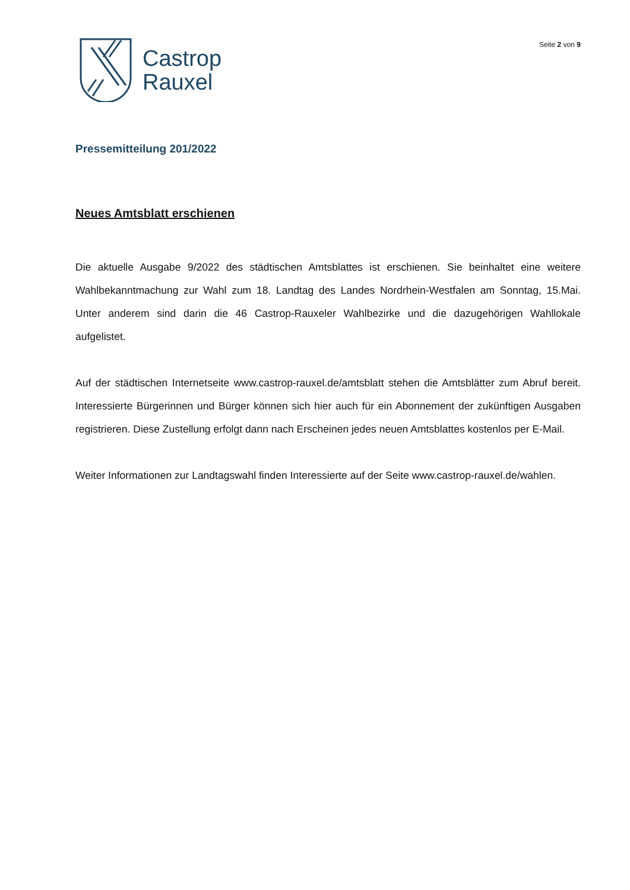Castrop
Rauxel
Seite 2 von 9
Pressemitteilung 201/2022
Neues Amtsblatt erschienen
Die aktuelle Ausgabe 9/2022 des städtischen Amtsblattes ist erschienen. Sie beinhaltet eine weitere Wahlbekanntmachung zur Wahl zum 18. Landtag des Landes Nordrhein-Westfalen am Sonntag, 15.Mai. Unter anderem sind darin die 46 Castrop-Rauxeler Wahlbezirke und die dazugehörigen Wahllokale aufgelistet.
Auf der städtischen Internetseite www.castrop-rauxel.de/amtsblatt stehen die Amtsblätter zum Abruf bereit. Interessierte Bürgerinnen und Bürger können sich hier auch für ein Abonnement der zukünftigen Ausgaben registrieren. Diese Zustellung erfolgt dann nach Erscheinen jedes neuen Amtsblattes kostenlos per E-Mail.
Weiter Informationen zur Landtagswahl finden Interessierte auf der Seite www.castrop-rauxel.de/wahlen.